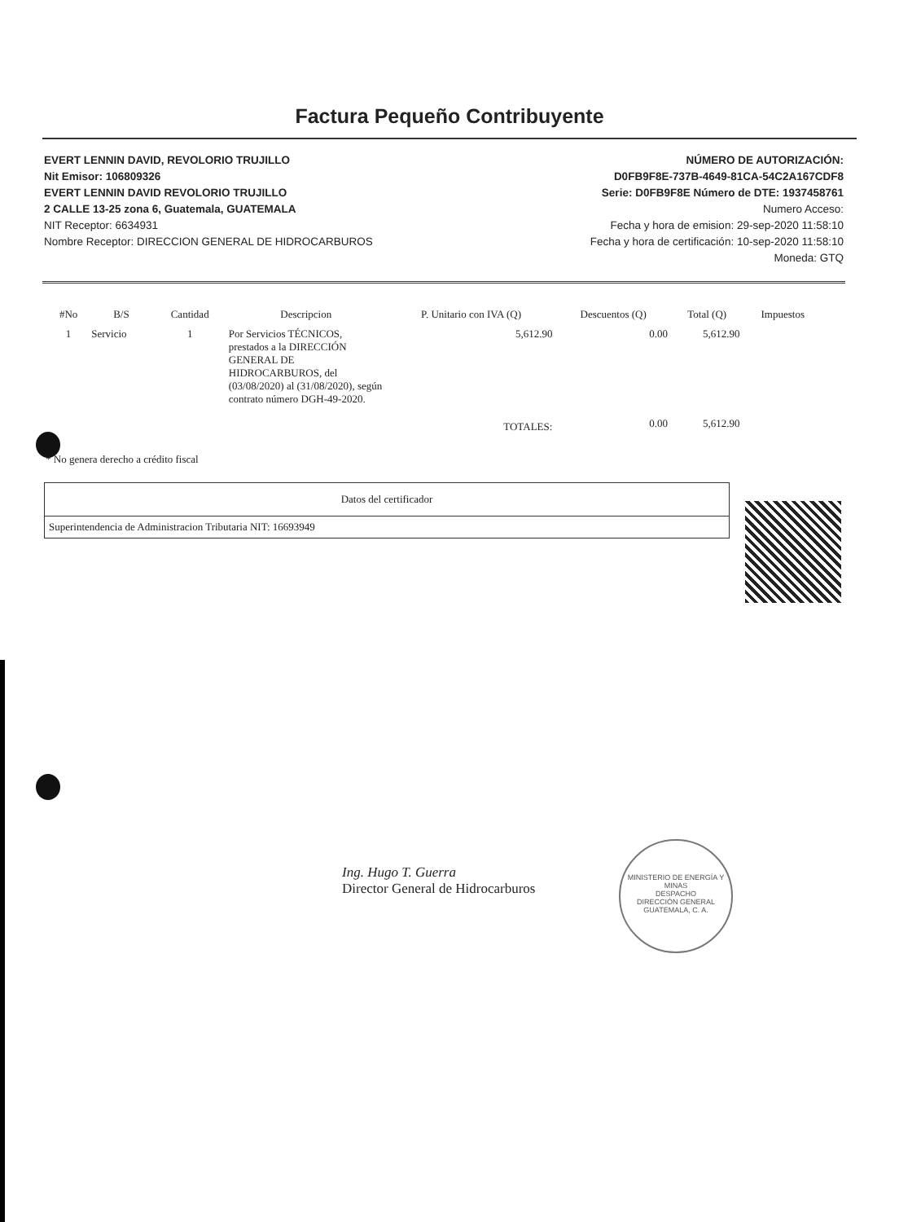Factura Pequeño Contribuyente
EVERT LENNIN DAVID, REVOLORIO TRUJILLO
Nit Emisor: 106809326
EVERT LENNIN DAVID REVOLORIO TRUJILLO
2 CALLE 13-25 zona 6, Guatemala, GUATEMALA
NIT Receptor: 6634931
Nombre Receptor: DIRECCION GENERAL DE HIDROCARBUROS
NÚMERO DE AUTORIZACIÓN:
D0FB9F8E-737B-4649-81CA-54C2A167CDF8
Serie: D0FB9F8E Número de DTE: 1937458761
Numero Acceso:
Fecha y hora de emision: 29-sep-2020 11:58:10
Fecha y hora de certificación: 10-sep-2020 11:58:10
Moneda: GTQ
| #No | B/S | Cantidad | Descripcion | P. Unitario con IVA (Q) | Descuentos (Q) | Total (Q) | Impuestos |
| --- | --- | --- | --- | --- | --- | --- | --- |
| 1 | Servicio | 1 | Por Servicios TÉCNICOS, prestados a la DIRECCIÓN GENERAL DE HIDROCARBUROS, del (03/08/2020) al (31/08/2020), según contrato número DGH-49-2020. | 5,612.90 | 0.00 | 5,612.90 | |
| | | | | TOTALES: | 0.00 | 5,612.90 | |
* No genera derecho a crédito fiscal
| Datos del certificador |
| Superintendencia de Administracion Tributaria NIT: 16693949 |
MINISTERIO DE ENERGÍA Y MINAS
DESPACHO
DIRECCIÓN GENERAL
GUATEMALA, C. A.
Ing. Hugo T. Guerra
Director General de Hidrocarburos